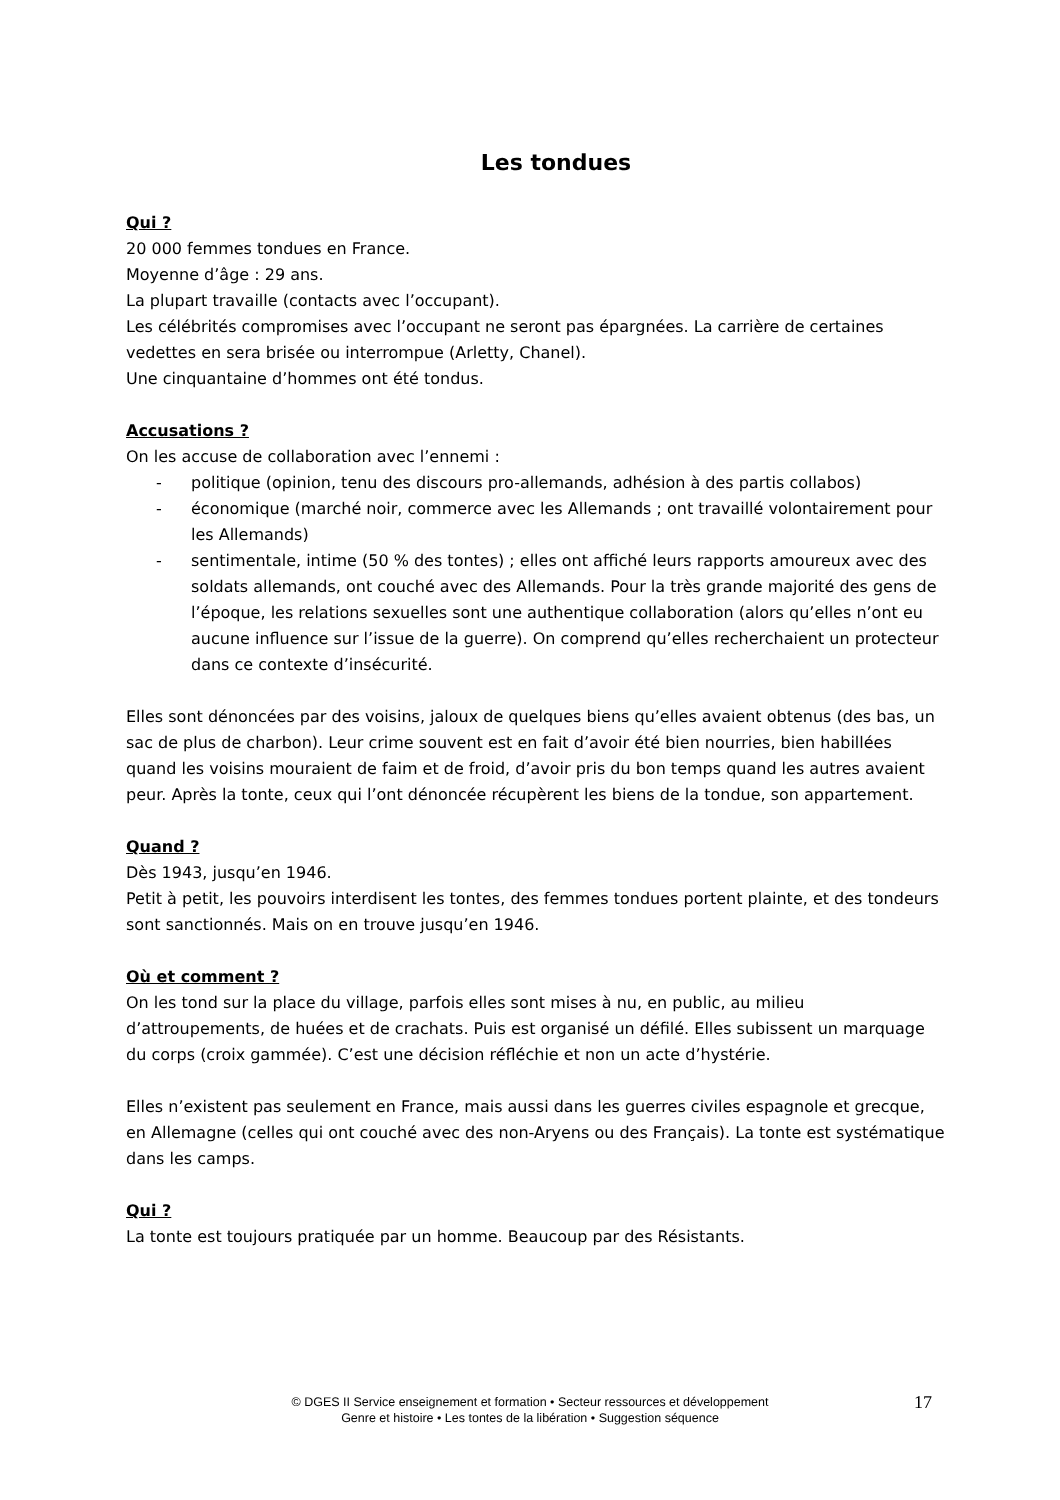Les tondues
Qui ?
20 000 femmes tondues en France.
Moyenne d’âge : 29 ans.
La plupart travaille (contacts avec l’occupant).
Les célébrités compromises avec l’occupant ne seront pas épargnées. La carrière de certaines vedettes en sera brisée ou interrompue (Arletty, Chanel).
Une cinquantaine d’hommes ont été tondus.
Accusations ?
On les accuse de collaboration avec l’ennemi :
- politique (opinion, tenu des discours pro-allemands, adhésion à des partis collabos)
- économique (marché noir, commerce avec les Allemands ; ont travaillé volontairement pour les Allemands)
- sentimentale, intime (50 % des tontes) ; elles ont affiché leurs rapports amoureux avec des soldats allemands, ont couché avec des Allemands. Pour la très grande majorité des gens de l’époque, les relations sexuelles sont une authentique collaboration (alors qu’elles n’ont eu aucune influence sur l’issue de la guerre). On comprend qu’elles recherchaient un protecteur dans ce contexte d’insécurité.
Elles sont dénoncées par des voisins, jaloux de quelques biens qu’elles avaient obtenus (des bas, un sac de plus de charbon). Leur crime souvent est en fait d’avoir été bien nourries, bien habillées quand les voisins mouraient de faim et de froid, d’avoir pris du bon temps quand les autres avaient peur. Après la tonte, ceux qui l’ont dénoncée récupèrent les biens de la tondue, son appartement.
Quand ?
Dès 1943, jusqu’en 1946.
Petit à petit, les pouvoirs interdisent les tontes, des femmes tondues portent plainte, et des tondeurs sont sanctionnés. Mais on en trouve jusqu’en 1946.
Où et comment ?
On les tond sur la place du village, parfois elles sont mises à nu, en public, au milieu d’attroupements, de huées et de crachats. Puis est organisé un défilé. Elles subissent un marquage du corps (croix gammée). C’est une décision réfléchie et non un acte d’hystérie.
Elles n’existent pas seulement en France, mais aussi dans les guerres civiles espagnole et grecque, en Allemagne (celles qui ont couché avec des non-Aryens ou des Français). La tonte est systématique dans les camps.
Qui ?
La tonte est toujours pratiquée par un homme. Beaucoup par des Résistants.
© DGES II Service enseignement et formation • Secteur ressources et développement
Genre et histoire • Les tontes de la libération • Suggestion séquence
17